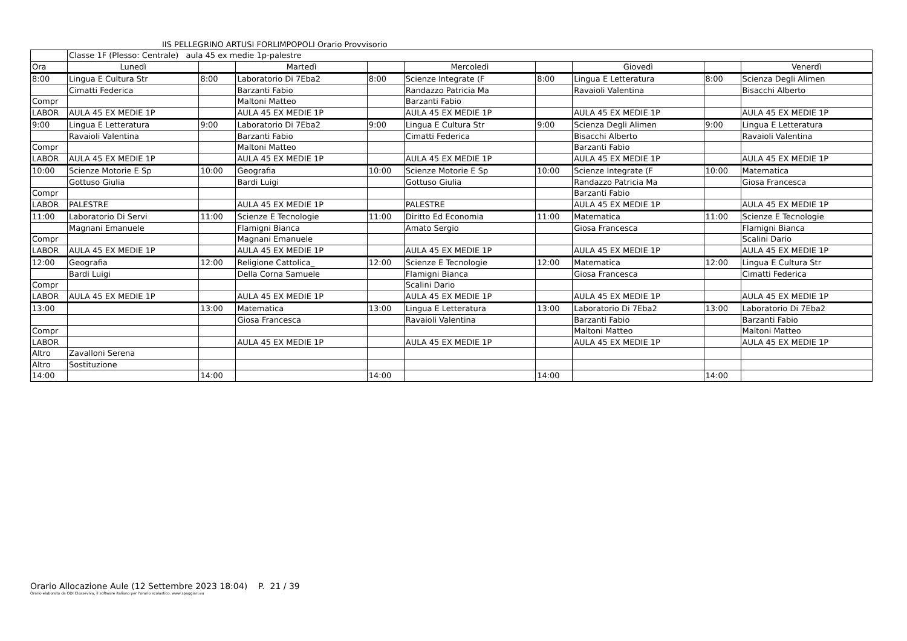IIS PELLEGRINO ARTUSI FORLIMPOPOLI Orario Provvisorio
| | Classe 1F (Plesso: Centrale) aula 45 ex medie 1p-palestre | | | | | | | | |
| Ora | Lunedì | | Martedì | | Mercoledì | | Giovedì | | Venerdì |
| 8:00 | Lingua E Cultura Str | 8:00 | Laboratorio Di 7Eba2 | 8:00 | Scienze Integrate (F | 8:00 | Lingua E Letteratura | 8:00 | Scienza Degli Alimen |
| | Cimatti Federica | | Barzanti Fabio | | Randazzo Patricia Ma | | Ravaioli Valentina | | Bisacchi Alberto |
| Compr | | | Maltoni Matteo | | Barzanti Fabio | | | | |
| LABOR | AULA 45 EX MEDIE 1P | | AULA 45 EX MEDIE 1P | | AULA 45 EX MEDIE 1P | | AULA 45 EX MEDIE 1P | | AULA 45 EX MEDIE 1P |
| 9:00 | Lingua E Letteratura | 9:00 | Laboratorio Di 7Eba2 | 9:00 | Lingua E Cultura Str | 9:00 | Scienza Degli Alimen | 9:00 | Lingua E Letteratura |
| | Ravaioli Valentina | | Barzanti Fabio | | Cimatti Federica | | Bisacchi Alberto | | Ravaioli Valentina |
| Compr | | | Maltoni Matteo | | | | Barzanti Fabio | | |
| LABOR | AULA 45 EX MEDIE 1P | | AULA 45 EX MEDIE 1P | | AULA 45 EX MEDIE 1P | | AULA 45 EX MEDIE 1P | | AULA 45 EX MEDIE 1P |
| 10:00 | Scienze Motorie E Sp | 10:00 | Geografia | 10:00 | Scienze Motorie E Sp | 10:00 | Scienze Integrate (F | 10:00 | Matematica |
| | Gottuso Giulia | | Bardi Luigi | | Gottuso Giulia | | Randazzo Patricia Ma | | Giosa Francesca |
| Compr | | | | | | | Barzanti Fabio | | |
| LABOR | PALESTRE | | AULA 45 EX MEDIE 1P | | PALESTRE | | AULA 45 EX MEDIE 1P | | AULA 45 EX MEDIE 1P |
| 11:00 | Laboratorio Di Servi | 11:00 | Scienze E Tecnologie | 11:00 | Diritto Ed Economia | 11:00 | Matematica | 11:00 | Scienze E Tecnologie |
| | Magnani Emanuele | | Flamigni Bianca | | Amato Sergio | | Giosa Francesca | | Flamigni Bianca |
| Compr | | | Magnani Emanuele | | | | | | Scalini Dario |
| LABOR | AULA 45 EX MEDIE 1P | | AULA 45 EX MEDIE 1P | | AULA 45 EX MEDIE 1P | | AULA 45 EX MEDIE 1P | | AULA 45 EX MEDIE 1P |
| 12:00 | Geografia | 12:00 | Religione Cattolica_ | 12:00 | Scienze E Tecnologie | 12:00 | Matematica | 12:00 | Lingua E Cultura Str |
| | Bardi Luigi | | Della Corna Samuele | | Flamigni Bianca | | Giosa Francesca | | Cimatti Federica |
| Compr | | | | | Scalini Dario | | | | |
| LABOR | AULA 45 EX MEDIE 1P | | AULA 45 EX MEDIE 1P | | AULA 45 EX MEDIE 1P | | AULA 45 EX MEDIE 1P | | AULA 45 EX MEDIE 1P |
| 13:00 | | 13:00 | Matematica | 13:00 | Lingua E Letteratura | 13:00 | Laboratorio Di 7Eba2 | 13:00 | Laboratorio Di 7Eba2 |
| | | | Giosa Francesca | | Ravaioli Valentina | | Barzanti Fabio | | Barzanti Fabio |
| Compr | | | | | | | Maltoni Matteo | | Maltoni Matteo |
| LABOR | | | AULA 45 EX MEDIE 1P | | AULA 45 EX MEDIE 1P | | AULA 45 EX MEDIE 1P | | AULA 45 EX MEDIE 1P |
| Altro | Zavalloni Serena | | | | | | | | |
| Altro | Sostituzione | | | | | | | | |
| 14:00 | | 14:00 | | 14:00 | | 14:00 | | 14:00 | |
Orario Allocazione Aule (12 Settembre 2023 18:04) P. 21 / 39
Orario elaborato da ODI Classeviva, il software italiano per l'orario scolastico. www.spaggiari.eu